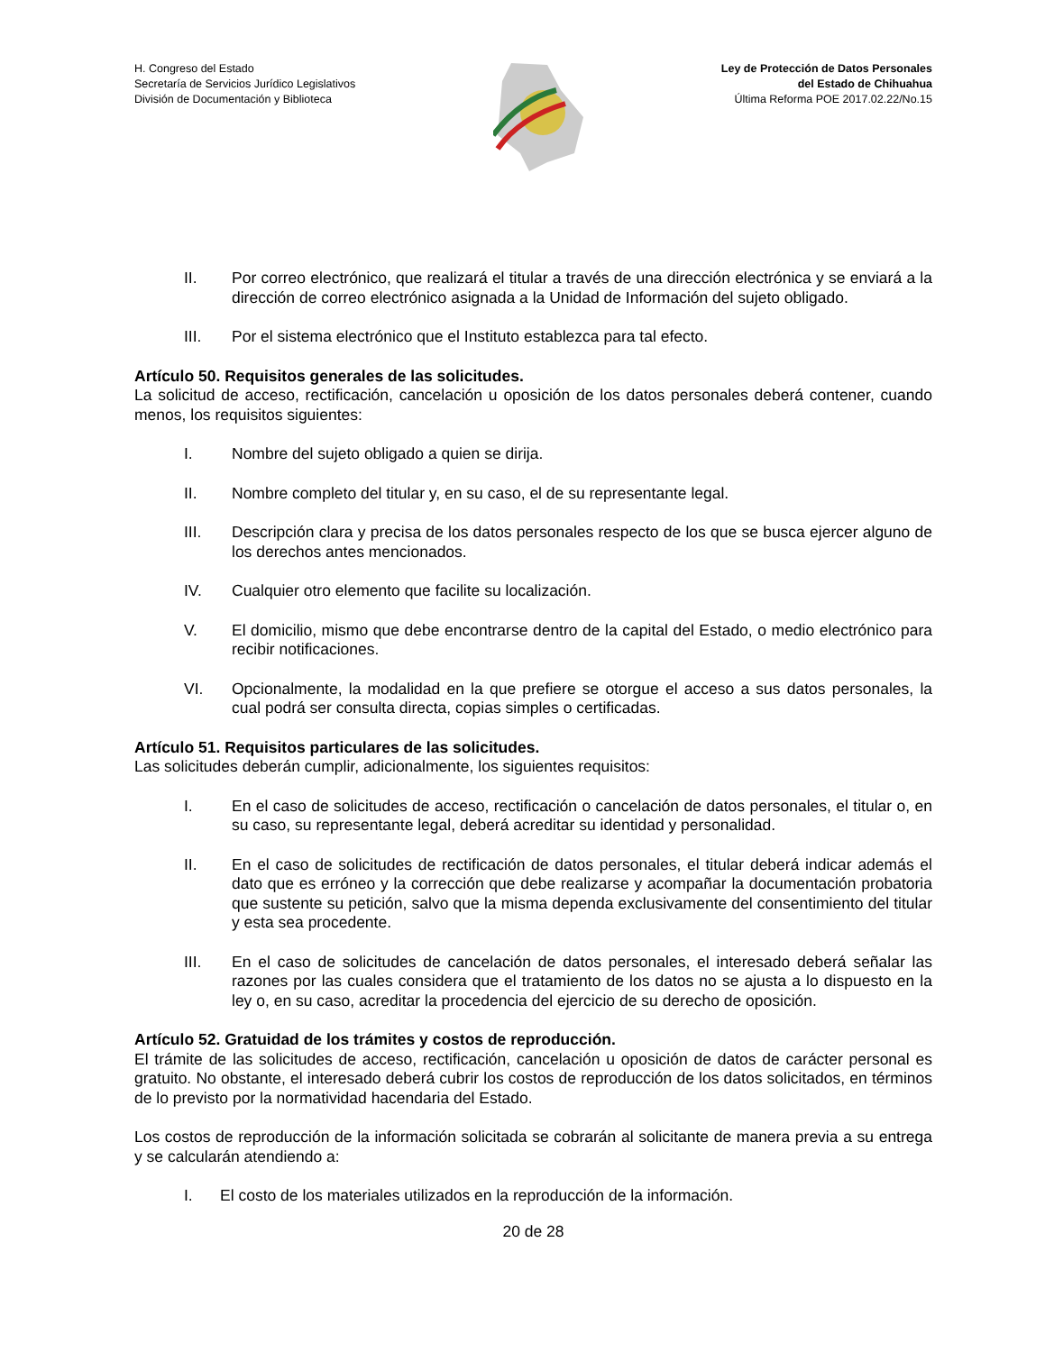H. Congreso del Estado
Secretaría de Servicios Jurídico Legislativos
División de Documentación y Biblioteca
Ley de Protección de Datos Personales
del Estado de Chihuahua
Última Reforma POE 2017.02.22/No.15
II. Por correo electrónico, que realizará el titular a través de una dirección electrónica y se enviará a la dirección de correo electrónico asignada a la Unidad de Información del sujeto obligado.
III. Por el sistema electrónico que el Instituto establezca para tal efecto.
Artículo 50. Requisitos generales de las solicitudes.
La solicitud de acceso, rectificación, cancelación u oposición de los datos personales deberá contener, cuando menos, los requisitos siguientes:
I. Nombre del sujeto obligado a quien se dirija.
II. Nombre completo del titular y, en su caso, el de su representante legal.
III. Descripción clara y precisa de los datos personales respecto de los que se busca ejercer alguno de los derechos antes mencionados.
IV. Cualquier otro elemento que facilite su localización.
V. El domicilio, mismo que debe encontrarse dentro de la capital del Estado, o medio electrónico para recibir notificaciones.
VI. Opcionalmente, la modalidad en la que prefiere se otorgue el acceso a sus datos personales, la cual podrá ser consulta directa, copias simples o certificadas.
Artículo 51. Requisitos particulares de las solicitudes.
Las solicitudes deberán cumplir, adicionalmente, los siguientes requisitos:
I. En el caso de solicitudes de acceso, rectificación o cancelación de datos personales, el titular o, en su caso, su representante legal, deberá acreditar su identidad y personalidad.
II. En el caso de solicitudes de rectificación de datos personales, el titular deberá indicar además el dato que es erróneo y la corrección que debe realizarse y acompañar la documentación probatoria que sustente su petición, salvo que la misma dependa exclusivamente del consentimiento del titular y esta sea procedente.
III. En el caso de solicitudes de cancelación de datos personales, el interesado deberá señalar las razones por las cuales considera que el tratamiento de los datos no se ajusta a lo dispuesto en la ley o, en su caso, acreditar la procedencia del ejercicio de su derecho de oposición.
Artículo 52. Gratuidad de los trámites y costos de reproducción.
El trámite de las solicitudes de acceso, rectificación, cancelación u oposición de datos de carácter personal es gratuito. No obstante, el interesado deberá cubrir los costos de reproducción de los datos solicitados, en términos de lo previsto por la normatividad hacendaria del Estado.
Los costos de reproducción de la información solicitada se cobrarán al solicitante de manera previa a su entrega y se calcularán atendiendo a:
I. El costo de los materiales utilizados en la reproducción de la información.
20 de 28